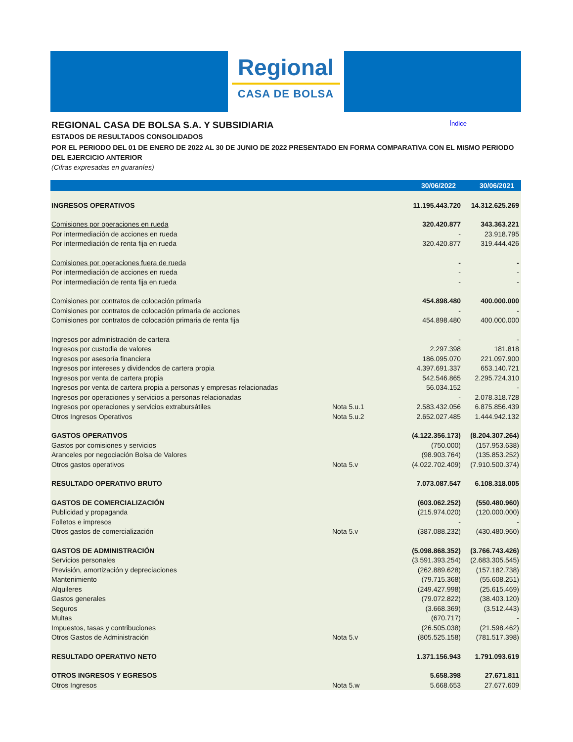Regional
CASA DE BOLSA
REGIONAL CASA DE BOLSA S.A. Y SUBSIDIARIA Índice
ESTADOS DE RESULTADOS CONSOLIDADOS
POR EL PERIODO DEL 01 DE ENERO DE 2022 AL 30 DE JUNIO DE 2022 PRESENTADO EN FORMA COMPARATIVA CON EL MISMO PERIODO DEL EJERCICIO ANTERIOR
(Cifras expresadas en guaraníes)
| | | 30/06/2022 | 30/06/2021 |
| --- | --- | --- | --- |
| INGRESOS OPERATIVOS | | 11.195.443.720 | 14.312.625.269 |
| Comisiones por operaciones en rueda | | 320.420.877 | 343.363.221 |
| Por intermediación de acciones en rueda | | - | 23.918.795 |
| Por intermediación de renta fija en rueda | | 320.420.877 | 319.444.426 |
| Comisiones por operaciones fuera de rueda | | - | - |
| Por intermediación de acciones en rueda | | - | - |
| Por intermediación de renta fija en rueda | | - | - |
| Comisiones por contratos de colocación primaria | | 454.898.480 | 400.000.000 |
| Comisiones por contratos de colocación primaria de acciones | | - | - |
| Comisiones por contratos de colocación primaria de renta fija | | 454.898.480 | 400.000.000 |
| Ingresos por administración de cartera | | - | - |
| Ingresos por custodia de valores | | 2.297.398 | 181.818 |
| Ingresos por asesoría financiera | | 186.095.070 | 221.097.900 |
| Ingresos por intereses y dividendos de cartera propia | | 4.397.691.337 | 653.140.721 |
| Ingresos por venta de cartera propia | | 542.546.865 | 2.295.724.310 |
| Ingresos por venta de cartera propia a personas y empresas relacionadas | | 56.034.152 | - |
| Ingresos por operaciones y servicios a personas relacionadas | | - | 2.078.318.728 |
| Ingresos por operaciones y servicios extrabursátiles | Nota 5.u.1 | 2.583.432.056 | 6.875.856.439 |
| Otros Ingresos Operativos | Nota 5.u.2 | 2.652.027.485 | 1.444.942.132 |
| GASTOS OPERATIVOS | | (4.122.356.173) | (8.204.307.264) |
| Gastos por comisiones y servicios | | (750.000) | (157.953.638) |
| Aranceles por negociación Bolsa de Valores | | (98.903.764) | (135.853.252) |
| Otros gastos operativos | Nota 5.v | (4.022.702.409) | (7.910.500.374) |
| RESULTADO OPERATIVO BRUTO | | 7.073.087.547 | 6.108.318.005 |
| GASTOS DE COMERCIALIZACIÓN | | (603.062.252) | (550.480.960) |
| Publicidad y propaganda | | (215.974.020) | (120.000.000) |
| Folletos e impresos | | - | - |
| Otros gastos de comercialización | Nota 5.v | (387.088.232) | (430.480.960) |
| GASTOS DE ADMINISTRACIÓN | | (5.098.868.352) | (3.766.743.426) |
| Servicios personales | | (3.591.393.254) | (2.683.305.545) |
| Previsión, amortización y depreciaciones | | (262.889.628) | (157.182.738) |
| Mantenimiento | | (79.715.368) | (55.608.251) |
| Alquileres | | (249.427.998) | (25.615.469) |
| Gastos generales | | (79.072.822) | (38.403.120) |
| Seguros | | (3.668.369) | (3.512.443) |
| Multas | | (670.717) | - |
| Impuestos, tasas y contribuciones | | (26.505.038) | (21.598.462) |
| Otros Gastos de Administración | Nota 5.v | (805.525.158) | (781.517.398) |
| RESULTADO OPERATIVO NETO | | 1.371.156.943 | 1.791.093.619 |
| OTROS INGRESOS Y EGRESOS | | 5.658.398 | 27.671.811 |
| Otros Ingresos | Nota 5.w | 5.668.653 | 27.677.609 |